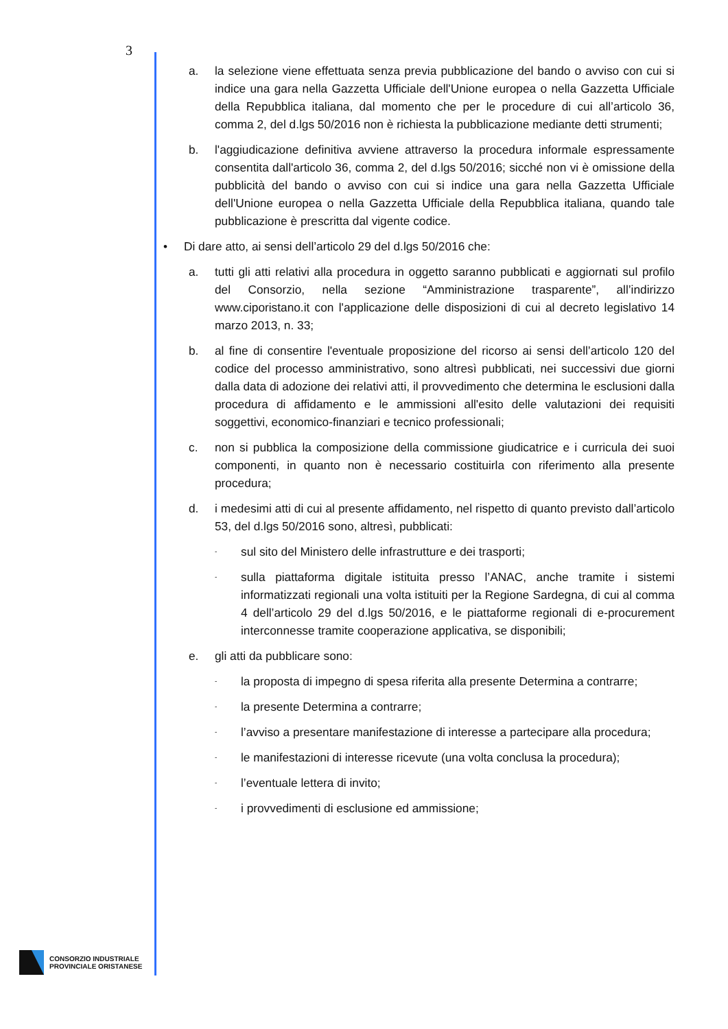3
a. la selezione viene effettuata senza previa pubblicazione del bando o avviso con cui si indice una gara nella Gazzetta Ufficiale dell'Unione europea o nella Gazzetta Ufficiale della Repubblica italiana, dal momento che per le procedure di cui all’articolo 36, comma 2, del d.lgs 50/2016 non è richiesta la pubblicazione mediante detti strumenti;
b. l'aggiudicazione definitiva avviene attraverso la procedura informale espressamente consentita dall'articolo 36, comma 2, del d.lgs 50/2016; sicché non vi è omissione della pubblicità del bando o avviso con cui si indice una gara nella Gazzetta Ufficiale dell'Unione europea o nella Gazzetta Ufficiale della Repubblica italiana, quando tale pubblicazione è prescritta dal vigente codice.
• Di dare atto, ai sensi dell’articolo 29 del d.lgs 50/2016 che:
a. tutti gli atti relativi alla procedura in oggetto saranno pubblicati e aggiornati sul profilo del Consorzio, nella sezione “Amministrazione trasparente”, all’indirizzo www.ciporistano.it con l'applicazione delle disposizioni di cui al decreto legislativo 14 marzo 2013, n. 33;
b. al fine di consentire l'eventuale proposizione del ricorso ai sensi dell’articolo 120 del codice del processo amministrativo, sono altresì pubblicati, nei successivi due giorni dalla data di adozione dei relativi atti, il provvedimento che determina le esclusioni dalla procedura di affidamento e le ammissioni all'esito delle valutazioni dei requisiti soggettivi, economico-finanziari e tecnico professionali;
c. non si pubblica la composizione della commissione giudicatrice e i curricula dei suoi componenti, in quanto non è necessario costituirla con riferimento alla presente procedura;
d. i medesimi atti di cui al presente affidamento, nel rispetto di quanto previsto dall’articolo 53, del d.lgs 50/2016 sono, altresì, pubblicati:
- sul sito del Ministero delle infrastrutture e dei trasporti;
- sulla piattaforma digitale istituita presso l’ANAC, anche tramite i sistemi informatizzati regionali una volta istituiti per la Regione Sardegna, di cui al comma 4 dell’articolo 29 del d.lgs 50/2016, e le piattaforme regionali di e-procurement interconnesse tramite cooperazione applicativa, se disponibili;
e. gli atti da pubblicare sono:
- la proposta di impegno di spesa riferita alla presente Determina a contrarre;
- la presente Determina a contrarre;
- l’avviso a presentare manifestazione di interesse a partecipare alla procedura;
- le manifestazioni di interesse ricevute (una volta conclusa la procedura);
- l’eventuale lettera di invito;
- i provvedimenti di esclusione ed ammissione;
CONSORZIO INDUSTRIALE
PROVINCIALE ORISTANESE